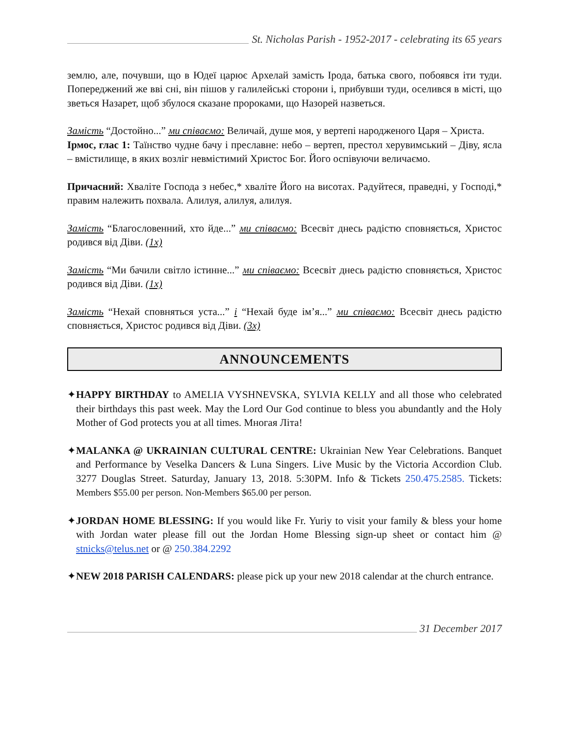St. Nicholas Parish - 1952-2017 - celebrating its 65 years
землю, але, почувши, що в Юдеї царює Архелай замість Ірода, батька свого, побоявся іти туди. Попереджений же вві сні, він пішов у галилейські сторони і, прибувши туди, оселився в місті, що зветься Назарет, щоб збулося сказане пророками, що Назорей назветься.
Замість “Достойно...” ми співаємо: Величай, душе моя, у вертепі народженого Царя – Христа.
Ірмос, глас 1: Таїнство чудне бачу і преславне: небо – вертеп, престол херувимський – Діву, ясла – вмістилище, в яких возліг невмістимий Христос Бог. Його оспівуючи величаємо.
Причасний: Хваліте Господа з небес,* хваліте Його на висотах. Радуйтеся, праведні, у Господі,* правим належить похвала. Алилуя, алилуя, алилуя.
Замість “Благословенний, хто йде...” ми співаємо: Всесвіт днесь радістю сповняється, Христос родився від Діви. (1x)
Замість “Ми бачили світло істинне...” ми співаємо: Всесвіт днесь радістю сповняється, Христос родився від Діви. (1x)
Замість “Нехай сповняться уста...” і “Нехай буде ім’я...” ми співаємо: Всесвіт днесь радістю сповняється, Христос родився від Діви. (3x)
ANNOUNCEMENTS
✦HAPPY BIRTHDAY to AMELIA VYSHNEVSKA, SYLVIA KELLY and all those who celebrated their birthdays this past week. May the Lord Our God continue to bless you abundantly and the Holy Mother of God protects you at all times. Многая Літа!
✦MALANKA @ UKRAINIAN CULTURAL CENTRE: Ukrainian New Year Celebrations. Banquet and Performance by Veselka Dancers & Luna Singers. Live Music by the Victoria Accordion Club. 3277 Douglas Street. Saturday, January 13, 2018. 5:30PM. Info & Tickets 250.475.2585. Tickets: Members $55.00 per person. Non-Members $65.00 per person.
✦JORDAN HOME BLESSING: If you would like Fr. Yuriy to visit your family & bless your home with Jordan water please fill out the Jordan Home Blessing sign-up sheet or contact him @ stnicks@telus.net or @ 250.384.2292
✦NEW 2018 PARISH CALENDARS: please pick up your new 2018 calendar at the church entrance.
31 December 2017